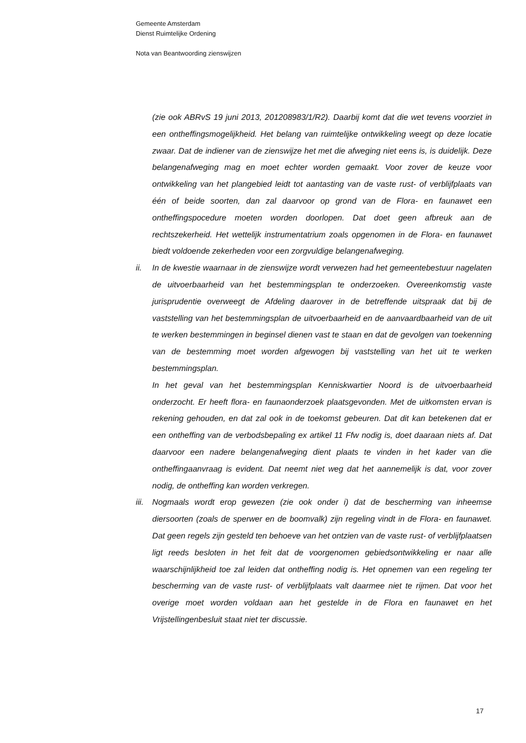Gemeente Amsterdam
Dienst Ruimtelijke Ordening
Nota van Beantwoording zienswijzen
(zie ook ABRvS 19 juni 2013, 201208983/1/R2). Daarbij komt dat die wet tevens voorziet in een ontheffingsmogelijkheid. Het belang van ruimtelijke ontwikkeling weegt op deze locatie zwaar. Dat de indiener van de zienswijze het met die afweging niet eens is, is duidelijk. Deze belangenafweging mag en moet echter worden gemaakt. Voor zover de keuze voor ontwikkeling van het plangebied leidt tot aantasting van de vaste rust- of verblijfplaats van één of beide soorten, dan zal daarvoor op grond van de Flora- en faunawet een ontheffingspocedure moeten worden doorlopen. Dat doet geen afbreuk aan de rechtszekerheid. Het wettelijk instrumentatrium zoals opgenomen in de Flora- en faunawet biedt voldoende zekerheden voor een zorgvuldige belangenafweging.
ii. In de kwestie waarnaar in de zienswijze wordt verwezen had het gemeentebestuur nagelaten de uitvoerbaarheid van het bestemmingsplan te onderzoeken. Overeenkomstig vaste jurisprudentie overweegt de Afdeling daarover in de betreffende uitspraak dat bij de vaststelling van het bestemmingsplan de uitvoerbaarheid en de aanvaardbaarheid van de uit te werken bestemmingen in beginsel dienen vast te staan en dat de gevolgen van toekenning van de bestemming moet worden afgewogen bij vaststelling van het uit te werken bestemmingsplan.
In het geval van het bestemmingsplan Kenniskwartier Noord is de uitvoerbaarheid onderzocht. Er heeft flora- en faunaonderzoek plaatsgevonden. Met de uitkomsten ervan is rekening gehouden, en dat zal ook in de toekomst gebeuren. Dat dit kan betekenen dat er een ontheffing van de verbodsbepaling ex artikel 11 Ffw nodig is, doet daaraan niets af. Dat daarvoor een nadere belangenafweging dient plaats te vinden in het kader van die ontheffingaanvraag is evident. Dat neemt niet weg dat het aannemelijk is dat, voor zover nodig, de ontheffing kan worden verkregen.
iii.
Nogmaals wordt erop gewezen (zie ook onder i) dat de bescherming van inheemse diersoorten (zoals de sperwer en de boomvalk) zijn regeling vindt in de Flora- en faunawet. Dat geen regels zijn gesteld ten behoeve van het ontzien van de vaste rust- of verblijfplaatsen ligt reeds besloten in het feit dat de voorgenomen gebiedsontwikkeling er naar alle waarschijnlijkheid toe zal leiden dat ontheffing nodig is. Het opnemen van een regeling ter bescherming van de vaste rust- of verblijfplaats valt daarmee niet te rijmen. Dat voor het overige moet worden voldaan aan het gestelde in de Flora en faunawet en het Vrijstellingenbesluit staat niet ter discussie.
17